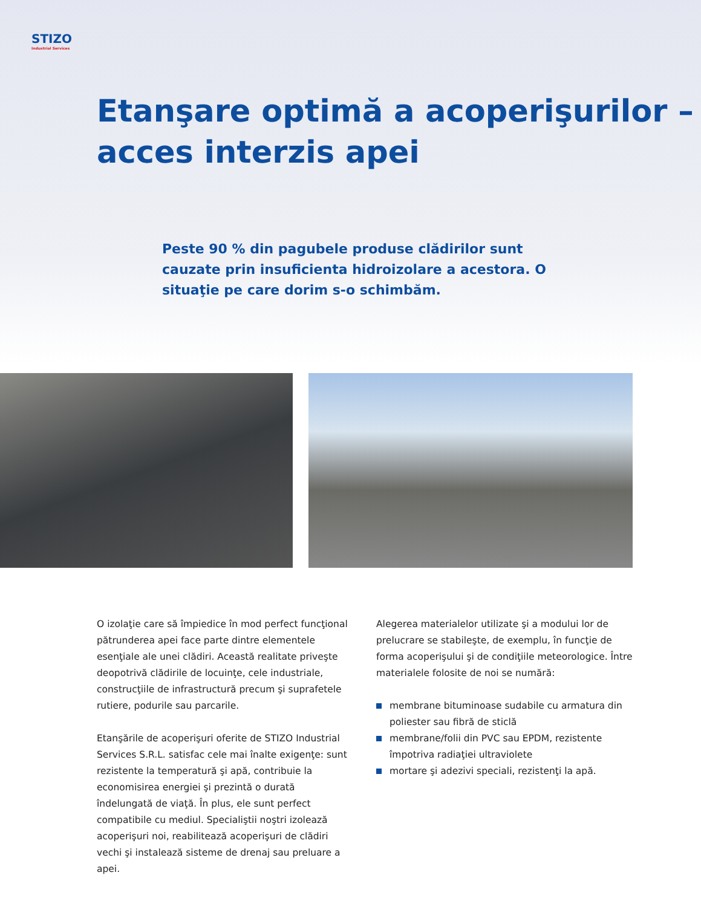STIZO
Industrial Services
Etanşare optimă a acoperişurilor –
acces interzis apei
Peste 90 % din pagubele produse clădirilor sunt cauzate prin insuficienta hidroizolare a acestora. O situaţie pe care dorim s-o schimbăm.
O izolaţie care să împiedice în mod perfect funcţional pătrunderea apei face parte dintre elementele esenţiale ale unei clădiri. Această realitate priveşte deopotrivă clădirile de locuinţe, cele industriale, construcţiile de infrastructură precum şi suprafetele rutiere, podurile sau parcarile.
Etanşările de acoperişuri oferite de STIZO Industrial Services S.R.L. satisfac cele mai înalte exigenţe: sunt rezistente la temperatură şi apă, contribuie la economisirea energiei şi prezintă o durată îndelungată de viaţă. În plus, ele sunt perfect compatibile cu mediul. Specialiştii noştri izolează acoperişuri noi, reabilitează acoperişuri de clădiri vechi şi instalează sisteme de drenaj sau preluare a apei.
Alegerea materialelor utilizate şi a modului lor de prelucrare se stabileşte, de exemplu, în funcţie de forma acoperişului şi de condiţiile meteorologice. Între materialele folosite de noi se numără:
membrane bituminoase sudabile cu armatura din poliester sau fibră de sticlă
membrane/folii din PVC sau EPDM, rezistente împotriva radiaţiei ultraviolete
mortare şi adezivi speciali, rezistenţi la apă.